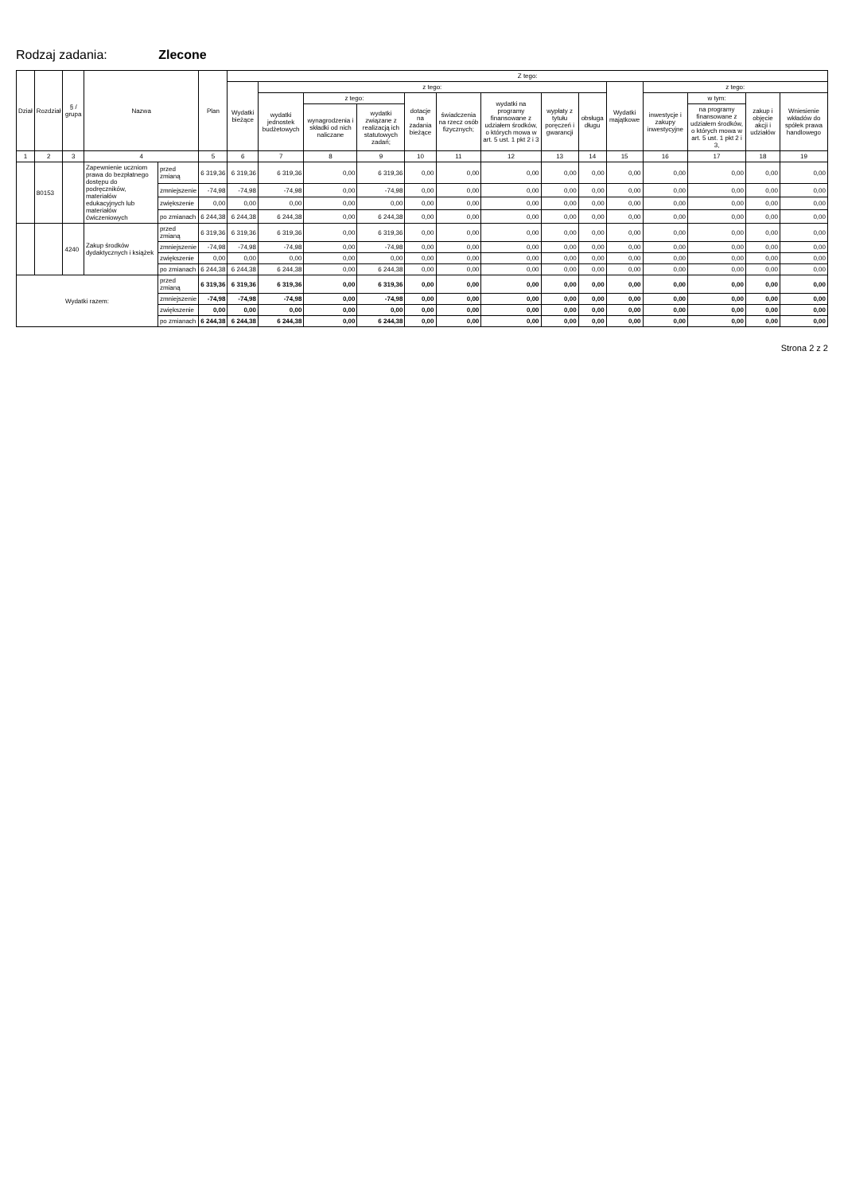Rodzaj zadania: Zlecone
| Dział | Rozdział | § / grupa | Nazwa | | Plan | Z tego: | | | | | | | | | | | | | |
| --- | --- | --- | --- | --- | --- | --- | --- | --- | --- | --- | --- | --- | --- | --- | --- | --- | --- | --- | --- |
| | | | | | | Wydatki bieżące | z tego: | | | | | | | | Wydatki majątkowe | z tego: | | | |
| | | | | | | | wydatki jednostek budżetowych | z tego: | | dotacje na zadania bieżące | świadczenia na rzecz osób fizycznych; | wydatki na programy finansowane z udziałem środków, o których mowa w art. 5 ust. 1 pkt 2 i 3 | wypłaty z tytułu poręczeń i gwarancji | obsługa długu | | inwestycje i zakupy inwestycyjne | w tym: | zakup i objęcie akcji i udziałów | Wniesienie wkładów do spółek prawa handlowego |
| | | | | | | | | wynagrodzenia i składki od nich naliczane | wydatki związane z realizacją ich statutowych zadań; | | | | | | | | na programy finansowane z udziałem środków, o których mowa w art. 5 ust. 1 pkt 2 i 3, | | |
| 1 | 2 | 3 | 4 | | 5 | 6 | 7 | 8 | 9 | 10 | 11 | 12 | 13 | 14 | 15 | 16 | 17 | 18 | 19 |
| | 80153 | | Zapewnienie uczniom prawa do bezpłatnego dostępu do podręczników, materiałów edukacyjnych lub materiałów ćwiczeniowych | przed zmianą | 6 319,36 | 6 319,36 | 6 319,36 | 0,00 | 6 319,36 | 0,00 | 0,00 | 0,00 | 0,00 | 0,00 | 0,00 | 0,00 | 0,00 | 0,00 | 0,00 |
| | | | | zmniejszenie | -74,98 | -74,98 | -74,98 | 0,00 | -74,98 | 0,00 | 0,00 | 0,00 | 0,00 | 0,00 | 0,00 | 0,00 | 0,00 | 0,00 | 0,00 |
| | | | | zwiększenie | 0,00 | 0,00 | 0,00 | 0,00 | 0,00 | 0,00 | 0,00 | 0,00 | 0,00 | 0,00 | 0,00 | 0,00 | 0,00 | 0,00 | 0,00 |
| | | | | po zmianach | 6 244,38 | 6 244,38 | 6 244,38 | 0,00 | 6 244,38 | 0,00 | 0,00 | 0,00 | 0,00 | 0,00 | 0,00 | 0,00 | 0,00 | 0,00 | 0,00 |
| | | 4240 | Zakup środków dydaktycznych i książek | przed zmianą | 6 319,36 | 6 319,36 | 6 319,36 | 0,00 | 6 319,36 | 0,00 | 0,00 | 0,00 | 0,00 | 0,00 | 0,00 | 0,00 | 0,00 | 0,00 | 0,00 |
| | | | | zmniejszenie | -74,98 | -74,98 | -74,98 | 0,00 | -74,98 | 0,00 | 0,00 | 0,00 | 0,00 | 0,00 | 0,00 | 0,00 | 0,00 | 0,00 | 0,00 |
| | | | | zwiększenie | 0,00 | 0,00 | 0,00 | 0,00 | 0,00 | 0,00 | 0,00 | 0,00 | 0,00 | 0,00 | 0,00 | 0,00 | 0,00 | 0,00 | 0,00 |
| | | | | po zmianach | 6 244,38 | 6 244,38 | 6 244,38 | 0,00 | 6 244,38 | 0,00 | 0,00 | 0,00 | 0,00 | 0,00 | 0,00 | 0,00 | 0,00 | 0,00 | 0,00 |
| Wydatki razem: | | | | przed zmianą | 6 319,36 | 6 319,36 | 6 319,36 | 0,00 | 6 319,36 | 0,00 | 0,00 | 0,00 | 0,00 | 0,00 | 0,00 | 0,00 | 0,00 | 0,00 | 0,00 |
| | | | | zmniejszenie | -74,98 | -74,98 | -74,98 | 0,00 | -74,98 | 0,00 | 0,00 | 0,00 | 0,00 | 0,00 | 0,00 | 0,00 | 0,00 | 0,00 | 0,00 |
| | | | | zwiększenie | 0,00 | 0,00 | 0,00 | 0,00 | 0,00 | 0,00 | 0,00 | 0,00 | 0,00 | 0,00 | 0,00 | 0,00 | 0,00 | 0,00 | 0,00 |
| | | | | po zmianach | 6 244,38 | 6 244,38 | 6 244,38 | 0,00 | 6 244,38 | 0,00 | 0,00 | 0,00 | 0,00 | 0,00 | 0,00 | 0,00 | 0,00 | 0,00 | 0,00 |
Strona 2 z 2